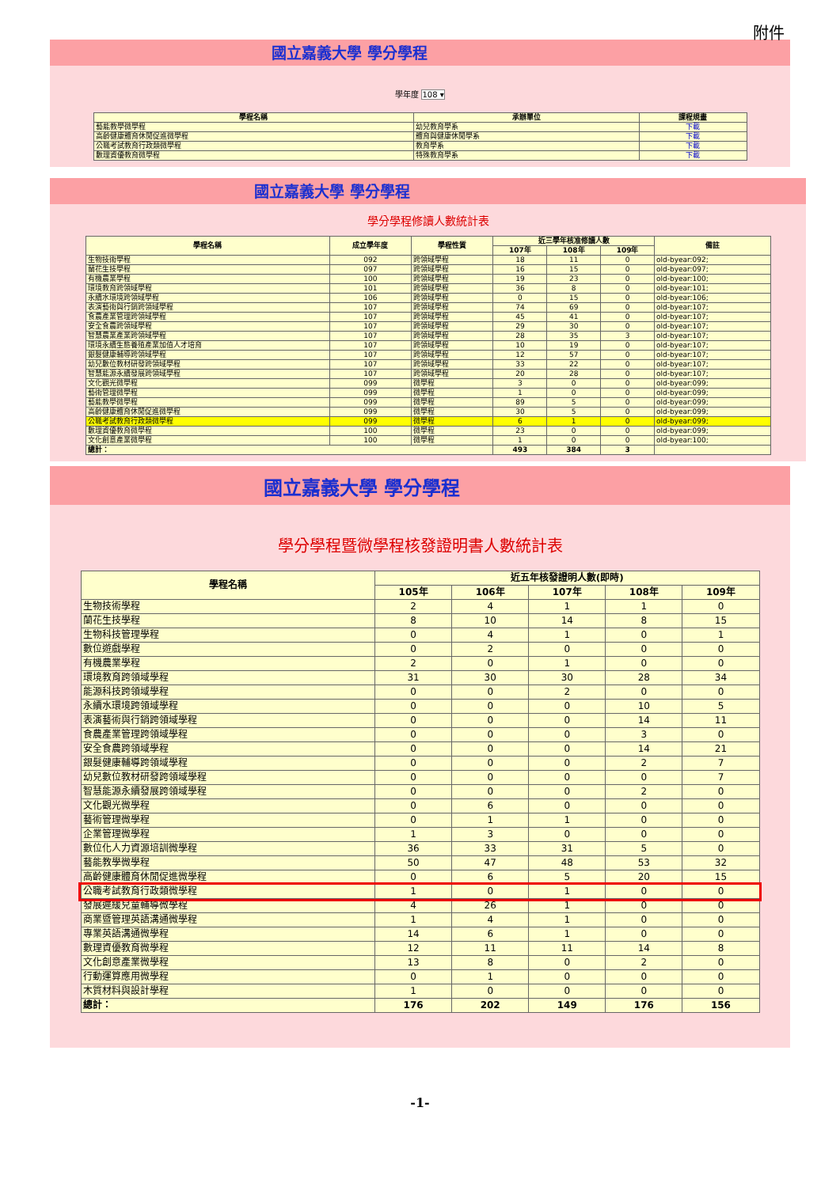附件
國立嘉義大學 學分學程
學年度 108 ▾
| 學程名稱 | 承辦單位 | 課程規畫 |
| --- | --- | --- |
| 藝能教學微學程 | 幼兒教育學系 | 下載 |
| 高齡健康體育休閒促進微學程 | 體育與健康休閒學系 | 下載 |
| 公職考試教育行政類微學程 | 教育學系 | 下載 |
| 數理資優教育微學程 | 特殊教育學系 | 下載 |
國立嘉義大學 學分學程
學分學程修讀人數統計表
| 學程名稱 | 成立學年度 | 學程性質 | 近三學年核准修讀人數 | | | 備註 |
| --- | --- | --- | --- | --- | --- | --- |
| | | | 107年 | 108年 | 109年 | |
| 生物技術學程 | 092 | 跨領域學程 | 18 | 11 | 0 | old-byear:092; |
| 蘭花生技學程 | 097 | 跨領域學程 | 16 | 15 | 0 | old-byear:097; |
| 有機農業學程 | 100 | 跨領域學程 | 19 | 23 | 0 | old-byear:100; |
| 環境教育跨領域學程 | 101 | 跨領域學程 | 36 | 8 | 0 | old-byear:101; |
| 永續水環境跨領域學程 | 106 | 跨領域學程 | 0 | 15 | 0 | old-byear:106; |
| 表演藝術與行銷跨領域學程 | 107 | 跨領域學程 | 74 | 69 | 0 | old-byear:107; |
| 食農產業管理跨領域學程 | 107 | 跨領域學程 | 45 | 41 | 0 | old-byear:107; |
| 安全食農跨領域學程 | 107 | 跨領域學程 | 29 | 30 | 0 | old-byear:107; |
| 智慧農業產業跨領域學程 | 107 | 跨領域學程 | 28 | 35 | 3 | old-byear:107; |
| 環境永續生態養殖產業加值人才培育 | 107 | 跨領域學程 | 10 | 19 | 0 | old-byear:107; |
| 銀髮健康輔導跨領域學程 | 107 | 跨領域學程 | 12 | 57 | 0 | old-byear:107; |
| 幼兒數位教材研發跨領域學程 | 107 | 跨領域學程 | 33 | 22 | 0 | old-byear:107; |
| 智慧能源永續發展跨領域學程 | 107 | 跨領域學程 | 20 | 28 | 0 | old-byear:107; |
| 文化觀光微學程 | 099 | 微學程 | 3 | 0 | 0 | old-byear:099; |
| 藝術管理微學程 | 099 | 微學程 | 1 | 0 | 0 | old-byear:099; |
| 藝能教學微學程 | 099 | 微學程 | 89 | 5 | 0 | old-byear:099; |
| 高齡健康體育休閒促進微學程 | 099 | 微學程 | 30 | 5 | 0 | old-byear:099; |
| 公職考試教育行政類微學程 | 099 | 微學程 | 6 | 1 | 0 | old-byear:099; |
| 數理資優教育微學程 | 100 | 微學程 | 23 | 0 | 0 | old-byear:099; |
| 文化創意產業微學程 | 100 | 微學程 | 1 | 0 | 0 | old-byear:100; |
| 總計： | | | 493 | 384 | 3 | |
國立嘉義大學 學分學程
學分學程暨微學程核發證明書人數統計表
| 學程名稱 | 近五年核發證明人數(即時) | | | | |
| --- | --- | --- | --- | --- | --- |
| | 105年 | 106年 | 107年 | 108年 | 109年 |
| 生物技術學程 | 2 | 4 | 1 | 1 | 0 |
| 蘭花生技學程 | 8 | 10 | 14 | 8 | 15 |
| 生物科技管理學程 | 0 | 4 | 1 | 0 | 1 |
| 數位遊戲學程 | 0 | 2 | 0 | 0 | 0 |
| 有機農業學程 | 2 | 0 | 1 | 0 | 0 |
| 環境教育跨領域學程 | 31 | 30 | 30 | 28 | 34 |
| 能源科技跨領域學程 | 0 | 0 | 2 | 0 | 0 |
| 永續水環境跨領域學程 | 0 | 0 | 0 | 10 | 5 |
| 表演藝術與行銷跨領域學程 | 0 | 0 | 0 | 14 | 11 |
| 食農產業管理跨領域學程 | 0 | 0 | 0 | 3 | 0 |
| 安全食農跨領域學程 | 0 | 0 | 0 | 14 | 21 |
| 銀髮健康輔導跨領域學程 | 0 | 0 | 0 | 2 | 7 |
| 幼兒數位教材研發跨領域學程 | 0 | 0 | 0 | 0 | 7 |
| 智慧能源永續發展跨領域學程 | 0 | 0 | 0 | 2 | 0 |
| 文化觀光微學程 | 0 | 6 | 0 | 0 | 0 |
| 藝術管理微學程 | 0 | 1 | 1 | 0 | 0 |
| 企業管理微學程 | 1 | 3 | 0 | 0 | 0 |
| 數位化人力資源培訓微學程 | 36 | 33 | 31 | 5 | 0 |
| 藝能教學微學程 | 50 | 47 | 48 | 53 | 32 |
| 高齡健康體育休閒促進微學程 | 0 | 6 | 5 | 20 | 15 |
| 公職考試教育行政類微學程 | 1 | 0 | 1 | 0 | 0 |
| 發展遲緩兒童輔導微學程 | 4 | 26 | 1 | 0 | 0 |
| 商業暨管理英語溝通微學程 | 1 | 4 | 1 | 0 | 0 |
| 專業英語溝通微學程 | 14 | 6 | 1 | 0 | 0 |
| 數理資優教育微學程 | 12 | 11 | 11 | 14 | 8 |
| 文化創意產業微學程 | 13 | 8 | 0 | 2 | 0 |
| 行動運算應用微學程 | 0 | 1 | 0 | 0 | 0 |
| 木質材料與設計學程 | 1 | 0 | 0 | 0 | 0 |
| 總計： | 176 | 202 | 149 | 176 | 156 |
-1-